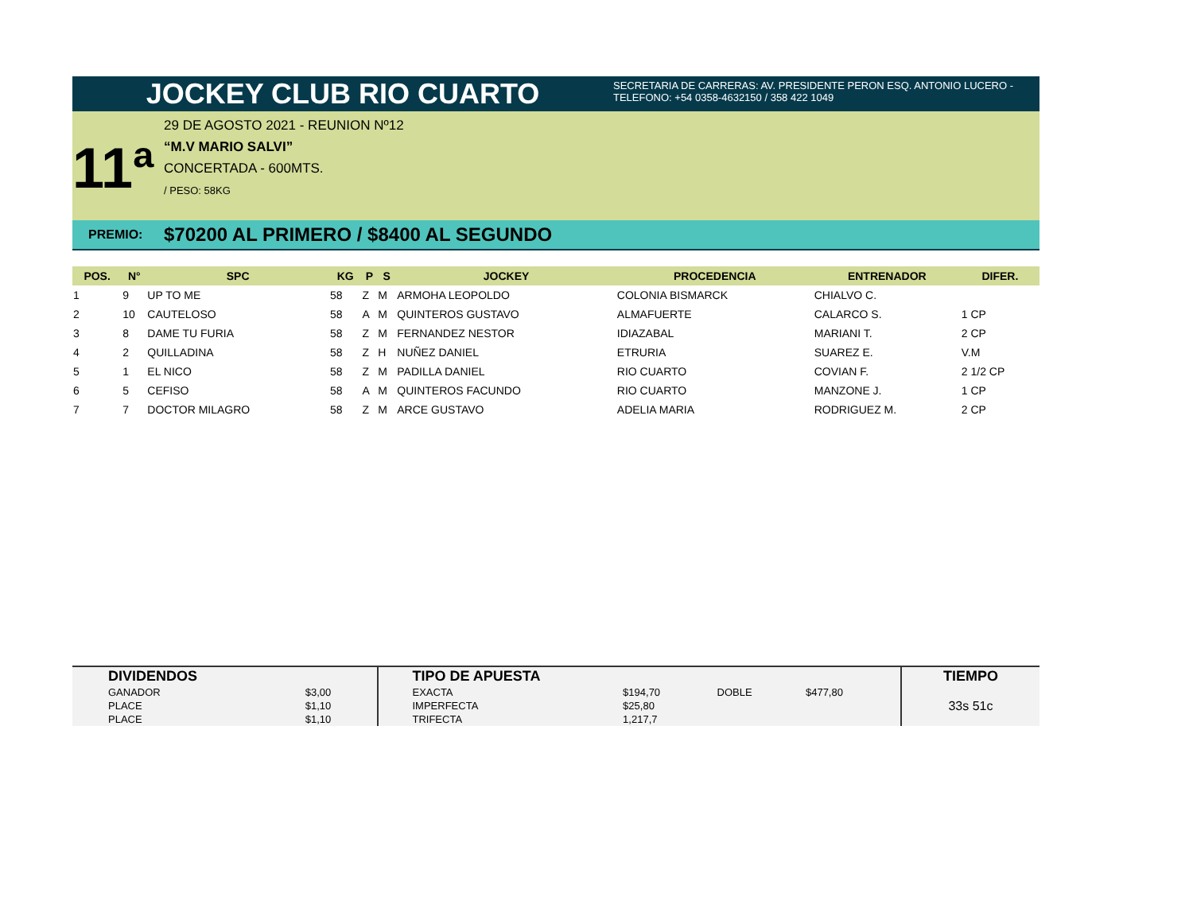JOCKEY CLUB RIO CUARTO
SECRETARIA DE CARRERAS: AV. PRESIDENTE PERON ESQ. ANTONIO LUCERO -
TELEFONO: +54 0358-4632150 / 358 422 1049
11ª
29 DE AGOSTO 2021 - REUNION Nº12
“M.V MARIO SALVI”
CONCERTADA - 600MTS.
/ PESO: 58KG
PREMIO: $70200 AL PRIMERO / $8400 AL SEGUNDO
| POS. | N° | SPC | KG | P | S | JOCKEY | PROCEDENCIA | ENTRENADOR | DIFER. |
| --- | --- | --- | --- | --- | --- | --- | --- | --- | --- |
| 1 | 9 | UP TO ME | 58 | Z | M | ARMOHA LEOPOLDO | COLONIA BISMARCK | CHIALVO C. | |
| 2 | 10 | CAUTELOSO | 58 | A | M | QUINTEROS GUSTAVO | ALMAFUERTE | CALARCO S. | 1 CP |
| 3 | 8 | DAME TU FURIA | 58 | Z | M | FERNANDEZ NESTOR | IDIAZABAL | MARIANI T. | 2 CP |
| 4 | 2 | QUILLADINA | 58 | Z | H | NUÑEZ DANIEL | ETRURIA | SUAREZ E. | V.M |
| 5 | 1 | EL NICO | 58 | Z | M | PADILLA DANIEL | RIO CUARTO | COVIAN F. | 2 1/2 CP |
| 6 | 5 | CEFISO | 58 | A | M | QUINTEROS FACUNDO | RIO CUARTO | MANZONE J. | 1 CP |
| 7 | 7 | DOCTOR MILAGRO | 58 | Z | M | ARCE GUSTAVO | ADELIA MARIA | RODRIGUEZ M. | 2 CP |
| DIVIDENDOS | | TIPO DE APUESTA | | | | TIEMPO |
| --- | --- | --- | --- | --- | --- | --- |
| GANADOR | $3,00 | EXACTA | $194,70 | DOBLE | $477,80 | 33s 51c |
| PLACE | $1,10 | IMPERFECTA | $25,80 | | | |
| PLACE | $1,10 | TRIFECTA | 1,217,7 | | | |